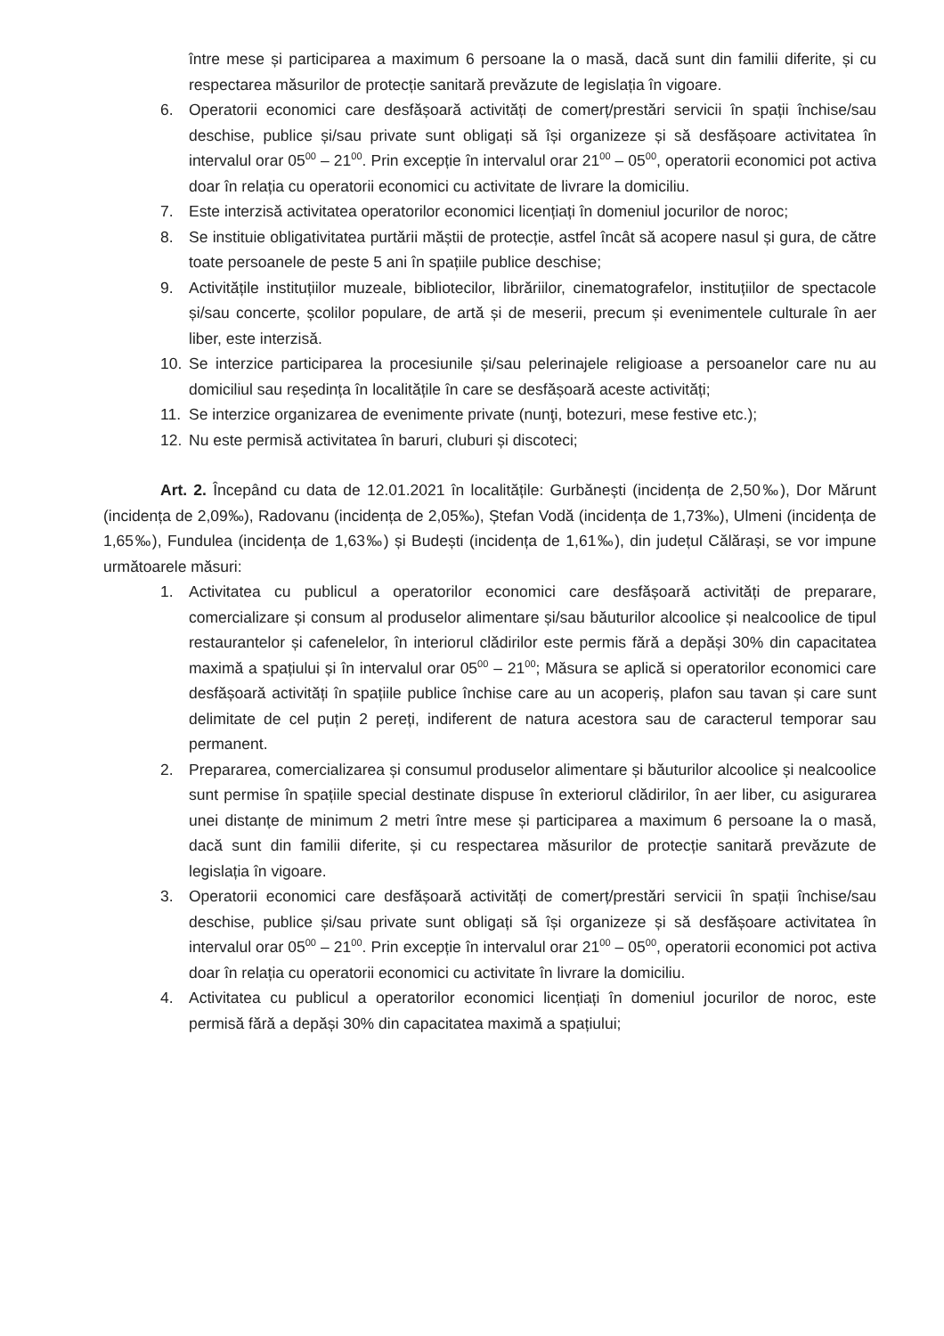între mese și participarea a maximum 6 persoane la o masă, dacă sunt din familii diferite, și cu respectarea măsurilor de protecție sanitară prevăzute de legislația în vigoare.
6. Operatorii economici care desfășoară activități de comerț/prestări servicii în spații închise/sau deschise, publice și/sau private sunt obligați să își organizeze și să desfășoare activitatea în intervalul orar 05<sup>00</sup> – 21<sup>00</sup>. Prin excepție în intervalul orar 21<sup>00</sup> – 05<sup>00</sup>, operatorii economici pot activa doar în relația cu operatorii economici cu activitate de livrare la domiciliu.
7. Este interzisă activitatea operatorilor economici licențiați în domeniul jocurilor de noroc;
8. Se instituie obligativitatea purtării măștii de protecție, astfel încât să acopere nasul și gura, de către toate persoanele de peste 5 ani în spațiile publice deschise;
9. Activitățile instituțiilor muzeale, bibliotecilor, librăriilor, cinematografelor, instituțiilor de spectacole și/sau concerte, școlilor populare, de artă și de meserii, precum și evenimentele culturale în aer liber, este interzisă.
10. Se interzice participarea la procesiunile și/sau pelerinajele religioase a persoanelor care nu au domiciliul sau reședința în localitățile în care se desfășoară aceste activități;
11. Se interzice organizarea de evenimente private (nunţi, botezuri, mese festive etc.);
12. Nu este permisă activitatea în baruri, cluburi și discoteci;
Art. 2. Începând cu data de 12.01.2021 în localitățile: Gurbănești (incidența de 2,50‰), Dor Mărunt (incidența de 2,09‰), Radovanu (incidența de 2,05‰), Ștefan Vodă (incidența de 1,73‰), Ulmeni (incidența de 1,65‰), Fundulea (incidența de 1,63‰) și Budești (incidența de 1,61‰), din județul Călărași, se vor impune următoarele măsuri:
1. Activitatea cu publicul a operatorilor economici care desfășoară activități de preparare, comercializare și consum al produselor alimentare și/sau băuturilor alcoolice și nealcoolice de tipul restaurantelor și cafenelelor, în interiorul clădirilor este permis fără a depăși 30% din capacitatea maximă a spațiului și în intervalul orar 05<sup>00</sup> – 21<sup>00</sup>; Măsura se aplică si operatorilor economici care desfășoară activități în spațiile publice închise care au un acoperiș, plafon sau tavan și care sunt delimitate de cel puțin 2 pereți, indiferent de natura acestora sau de caracterul temporar sau permanent.
2. Prepararea, comercializarea și consumul produselor alimentare și băuturilor alcoolice și nealcoolice sunt permise în spațiile special destinate dispuse în exteriorul clădirilor, în aer liber, cu asigurarea unei distanțe de minimum 2 metri între mese și participarea a maximum 6 persoane la o masă, dacă sunt din familii diferite, și cu respectarea măsurilor de protecție sanitară prevăzute de legislația în vigoare.
3. Operatorii economici care desfășoară activități de comerț/prestări servicii în spații închise/sau deschise, publice și/sau private sunt obligați să își organizeze și să desfășoare activitatea în intervalul orar 05<sup>00</sup> – 21<sup>00</sup>. Prin excepție în intervalul orar 21<sup>00</sup> – 05<sup>00</sup>, operatorii economici pot activa doar în relația cu operatorii economici cu activitate în livrare la domiciliu.
4. Activitatea cu publicul a operatorilor economici licențiați în domeniul jocurilor de noroc, este permisă fără a depăși 30% din capacitatea maximă a spațiului;